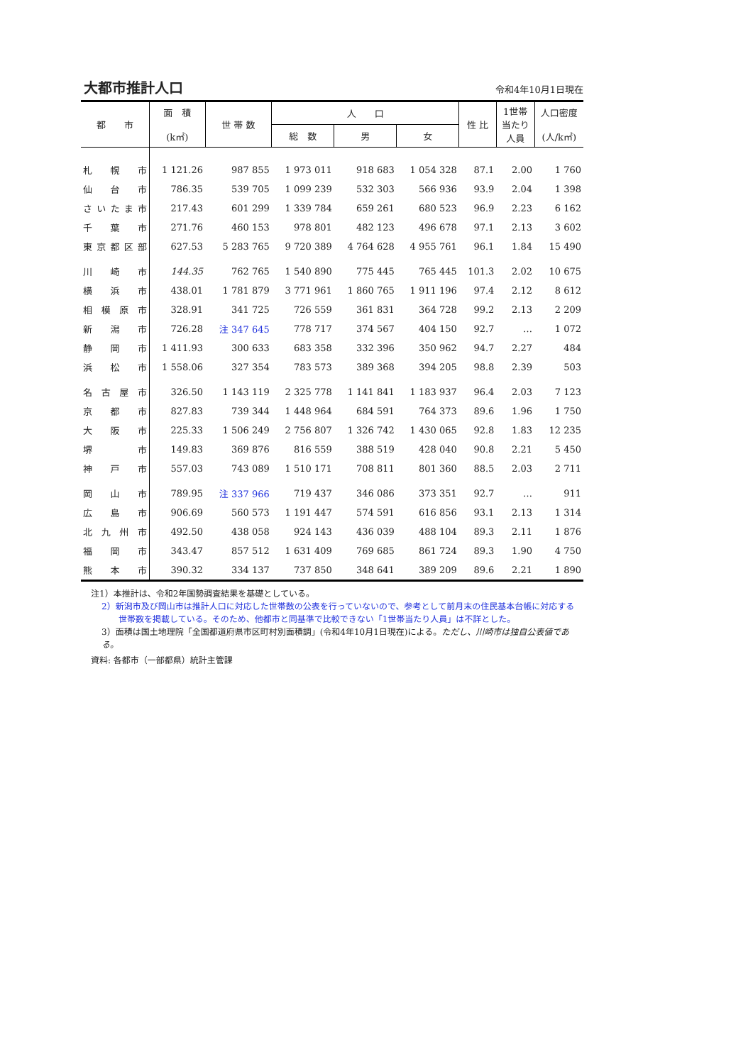大都市推計人口
令和4年10月1日現在
| 都 市 | 面 積 (k㎡) | 世 帯 数 | 人 口 | | | 性 比 | 1世帯 当たり 人員 | 人口密度 (人/k㎡) |
| --- | --- | --- | --- | --- | --- | --- | --- | --- |
| | | | 総 数 | 男 | 女 | | | |
| 札幌市 | 1 121.26 | 987 855 | 1 973 011 | 918 683 | 1 054 328 | 87.1 | 2.00 | 1 760 |
| 仙台市 | 786.35 | 539 705 | 1 099 239 | 532 303 | 566 936 | 93.9 | 2.04 | 1 398 |
| さいたま市 | 217.43 | 601 299 | 1 339 784 | 659 261 | 680 523 | 96.9 | 2.23 | 6 162 |
| 千葉市 | 271.76 | 460 153 | 978 801 | 482 123 | 496 678 | 97.1 | 2.13 | 3 602 |
| 東京都区部 | 627.53 | 5 283 765 | 9 720 389 | 4 764 628 | 4 955 761 | 96.1 | 1.84 | 15 490 |
| 川崎市 | 144.35 | 762 765 | 1 540 890 | 775 445 | 765 445 | 101.3 | 2.02 | 10 675 |
| 横浜市 | 438.01 | 1 781 879 | 3 771 961 | 1 860 765 | 1 911 196 | 97.4 | 2.12 | 8 612 |
| 相模原市 | 328.91 | 341 725 | 726 559 | 361 831 | 364 728 | 99.2 | 2.13 | 2 209 |
| 新潟市 | 726.28 | 注 347 645 | 778 717 | 374 567 | 404 150 | 92.7 | … | 1 072 |
| 静岡市 | 1 411.93 | 300 633 | 683 358 | 332 396 | 350 962 | 94.7 | 2.27 | 484 |
| 浜松市 | 1 558.06 | 327 354 | 783 573 | 389 368 | 394 205 | 98.8 | 2.39 | 503 |
| 名古屋市 | 326.50 | 1 143 119 | 2 325 778 | 1 141 841 | 1 183 937 | 96.4 | 2.03 | 7 123 |
| 京都市 | 827.83 | 739 344 | 1 448 964 | 684 591 | 764 373 | 89.6 | 1.96 | 1 750 |
| 大阪市 | 225.33 | 1 506 249 | 2 756 807 | 1 326 742 | 1 430 065 | 92.8 | 1.83 | 12 235 |
| 堺 市 | 149.83 | 369 876 | 816 559 | 388 519 | 428 040 | 90.8 | 2.21 | 5 450 |
| 神戸市 | 557.03 | 743 089 | 1 510 171 | 708 811 | 801 360 | 88.5 | 2.03 | 2 711 |
| 岡山市 | 789.95 | 注 337 966 | 719 437 | 346 086 | 373 351 | 92.7 | … | 911 |
| 広島市 | 906.69 | 560 573 | 1 191 447 | 574 591 | 616 856 | 93.1 | 2.13 | 1 314 |
| 北九州市 | 492.50 | 438 058 | 924 143 | 436 039 | 488 104 | 89.3 | 2.11 | 1 876 |
| 福岡市 | 343.47 | 857 512 | 1 631 409 | 769 685 | 861 724 | 89.3 | 1.90 | 4 750 |
| 熊本市 | 390.32 | 334 137 | 737 850 | 348 641 | 389 209 | 89.6 | 2.21 | 1 890 |
注1）本推計は、令和2年国勢調査結果を基礎としている。
2）新潟市及び岡山市は推計人口に対応した世帯数の公表を行っていないので、参考として前月末の住民基本台帳に対応する
　　世帯数を掲載している。そのため、他都市と同基準で比較できない「1世帯当たり人員」は不詳とした。
3）面積は国土地理院「全国都道府県市区町村別面積調」(令和4年10月1日現在)による。ただし、川崎市は独自公表値である。
資料: 各都市（一部都県）統計主管課